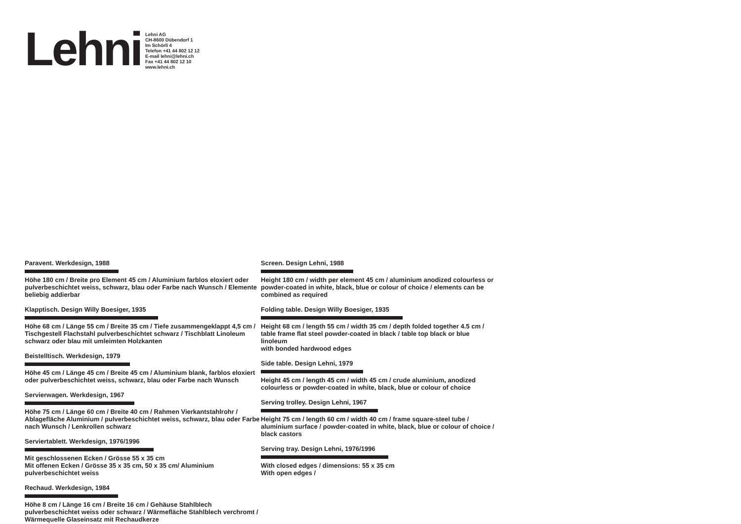Lehni
Lehni AG
CH-8600 Dübendorf 1
Im Schörli 4
Telefon +41 44 802 12 12
E-mail lehni@lehni.ch
Fax +41 44 802 12 10
www.lehni.ch
Paravent. Werkdesign, 1988
Höhe 180 cm / Breite pro Element 45 cm / Aluminium farblos eloxiert oder pulverbeschichtet weiss, schwarz, blau oder Farbe nach Wunsch / Elemente beliebig addierbar
Klapptisch. Design Willy Boesiger, 1935
Höhe 68 cm / Länge 55 cm / Breite 35 cm / Tiefe zusammengeklappt 4,5 cm / Tischgestell Flachstahl pulverbeschichtet schwarz / Tischblatt Linoleum schwarz oder blau mit umleimten Holzkanten
Beistelltisch. Werkdesign, 1979
Höhe 45 cm / Länge 45 cm / Breite 45 cm / Aluminium blank, farblos eloxiert oder pulverbeschichtet weiss, schwarz, blau oder Farbe nach Wunsch
Servierwagen. Werkdesign, 1967
Höhe 75 cm / Länge 60 cm / Breite 40 cm / Rahmen Vierkantstahlrohr / Ablagefläche Aluminium / pulverbeschichtet weiss, schwarz, blau oder Farbe nach Wunsch / Lenkrollen schwarz
Serviertablett. Werkdesign, 1976/1996
Mit geschlossenen Ecken / Grösse 55 x 35 cm
Mit offenen Ecken / Grösse 35 x 35 cm, 50 x 35 cm/ Aluminium pulverbeschichtet weiss
Rechaud. Werkdesign, 1984
Höhe 8 cm / Länge 16 cm / Breite 16 cm / Gehäuse Stahlblech pulverbeschichtet weiss oder schwarz / Wärmefläche Stahlblech verchromt / Wärmequelle Glaseinsatz mit Rechaudkerze
Screen. Design Lehni, 1988
Height 180 cm / width per element 45 cm / aluminium anodized colourless or powder-coated in white, black, blue or colour of choice / elements can be combined as required
Folding table. Design Willy Boesiger, 1935
Height 68 cm / length 55 cm / width 35 cm / depth folded together 4.5 cm / table frame flat steel powder-coated in black / table top black or blue linoleum
with bonded hardwood edges
Side table. Design Lehni, 1979
Height 45 cm / length 45 cm / width 45 cm / crude aluminium, anodized colourless or powder-coated in white, black, blue or colour of choice
Serving trolley. Design Lehni, 1967
Height 75 cm / length 60 cm / width 40 cm / frame square-steel tube / aluminium surface / powder-coated in white, black, blue or colour of choice / black castors
Serving tray. Design Lehni, 1976/1996
With closed edges / dimensions: 55 x 35 cm
With open edges /